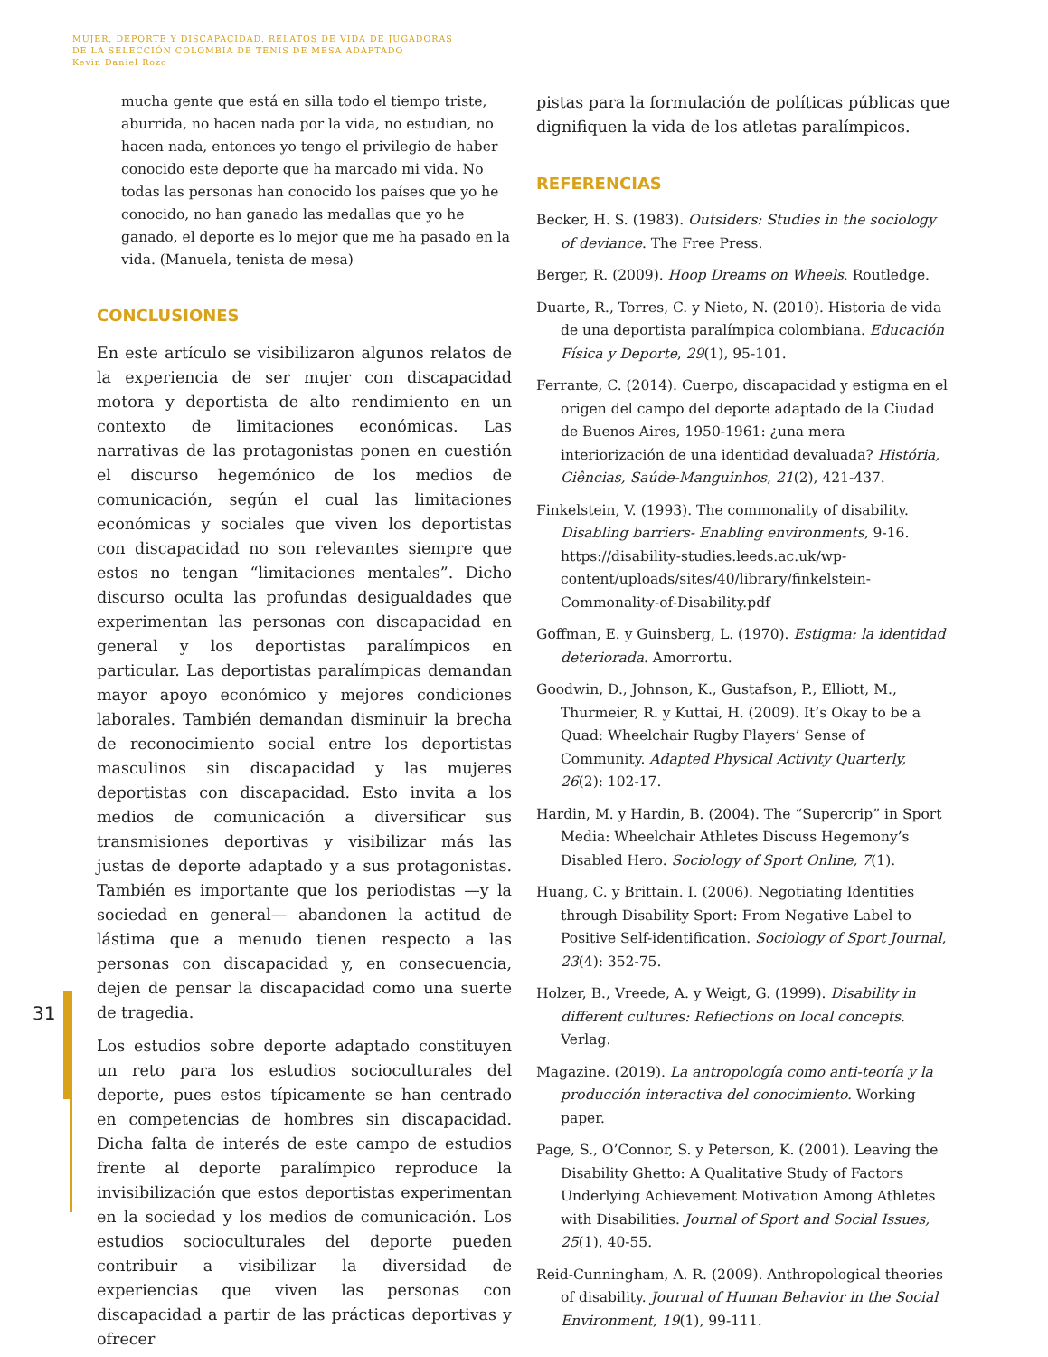MUJER, DEPORTE Y DISCAPACIDAD. RELATOS DE VIDA DE JUGADORAS
DE LA SELECCIÓN COLOMBIA DE TENIS DE MESA ADAPTADO
Kevin Daniel Rozo
31
mucha gente que está en silla todo el tiempo triste, aburrida, no hacen nada por la vida, no estudian, no hacen nada, entonces yo tengo el privilegio de haber conocido este deporte que ha marcado mi vida. No todas las personas han conocido los países que yo he conocido, no han ganado las medallas que yo he ganado, el deporte es lo mejor que me ha pasado en la vida. (Manuela, tenista de mesa)
CONCLUSIONES
En este artículo se visibilizaron algunos relatos de la experiencia de ser mujer con discapacidad motora y deportista de alto rendimiento en un contexto de limitaciones económicas. Las narrativas de las protagonistas ponen en cuestión el discurso hegemónico de los medios de comunicación, según el cual las limitaciones económicas y sociales que viven los deportistas con discapacidad no son relevantes siempre que estos no tengan “limitaciones mentales”. Dicho discurso oculta las profundas desigualdades que experimentan las personas con discapacidad en general y los deportistas paralímpicos en particular. Las deportistas paralímpicas demandan mayor apoyo económico y mejores condiciones laborales. También demandan disminuir la brecha de reconocimiento social entre los deportistas masculinos sin discapacidad y las mujeres deportistas con discapacidad. Esto invita a los medios de comunicación a diversificar sus transmisiones deportivas y visibilizar más las justas de deporte adaptado y a sus protagonistas. También es importante que los periodistas —y la sociedad en general— abandonen la actitud de lástima que a menudo tienen respecto a las personas con discapacidad y, en consecuencia, dejen de pensar la discapacidad como una suerte de tragedia.
Los estudios sobre deporte adaptado constituyen un reto para los estudios socioculturales del deporte, pues estos típicamente se han centrado en competencias de hombres sin discapacidad. Dicha falta de interés de este campo de estudios frente al deporte paralímpico reproduce la invisibilización que estos deportistas experimentan en la sociedad y los medios de comunicación. Los estudios socioculturales del deporte pueden contribuir a visibilizar la diversidad de experiencias que viven las personas con discapacidad a partir de las prácticas deportivas y ofrecer
pistas para la formulación de políticas públicas que dignifiquen la vida de los atletas paralímpicos.
REFERENCIAS
Becker, H. S. (1983). Outsiders: Studies in the sociology of deviance. The Free Press.
Berger, R. (2009). Hoop Dreams on Wheels. Routledge.
Duarte, R., Torres, C. y Nieto, N. (2010). Historia de vida de una deportista paralímpica colombiana. Educación Física y Deporte, 29(1), 95-101.
Ferrante, C. (2014). Cuerpo, discapacidad y estigma en el origen del campo del deporte adaptado de la Ciudad de Buenos Aires, 1950-1961: ¿una mera interiorización de una identidad devaluada? História, Ciências, Saúde-Manguinhos, 21(2), 421-437.
Finkelstein, V. (1993). The commonality of disability. Disabling barriers- Enabling environments, 9-16. https://disability-studies.leeds.ac.uk/wp-content/uploads/sites/40/library/finkelstein-Commonality-of-Disability.pdf
Goffman, E. y Guinsberg, L. (1970). Estigma: la identidad deteriorada. Amorrortu.
Goodwin, D., Johnson, K., Gustafson, P., Elliott, M., Thurmeier, R. y Kuttai, H. (2009). It’s Okay to be a Quad: Wheelchair Rugby Players’ Sense of Community. Adapted Physical Activity Quarterly, 26(2): 102-17.
Hardin, M. y Hardin, B. (2004). The “Supercrip” in Sport Media: Wheelchair Athletes Discuss Hegemony’s Disabled Hero. Sociology of Sport Online, 7(1).
Huang, C. y Brittain. I. (2006). Negotiating Identities through Disability Sport: From Negative Label to Positive Self-identification. Sociology of Sport Journal, 23(4): 352-75.
Holzer, B., Vreede, A. y Weigt, G. (1999). Disability in different cultures: Reflections on local concepts. Verlag.
Magazine. (2019). La antropología como anti-teoría y la producción interactiva del conocimiento. Working paper.
Page, S., O’Connor, S. y Peterson, K. (2001). Leaving the Disability Ghetto: A Qualitative Study of Factors Underlying Achievement Motivation Among Athletes with Disabilities. Journal of Sport and Social Issues, 25(1), 40-55.
Reid-Cunningham, A. R. (2009). Anthropological theories of disability. Journal of Human Behavior in the Social Environment, 19(1), 99-111.